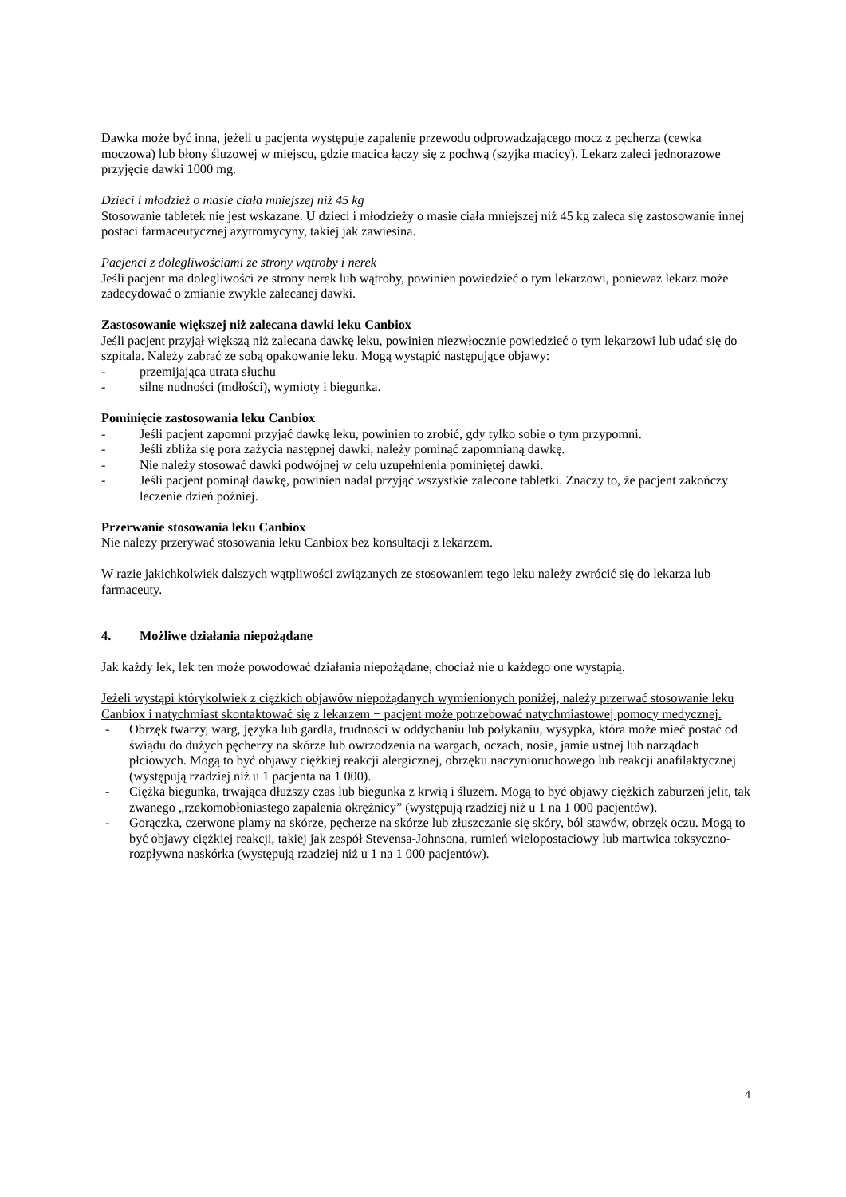Dawka może być inna, jeżeli u pacjenta występuje zapalenie przewodu odprowadzającego mocz z pęcherza (cewka moczowa) lub błony śluzowej w miejscu, gdzie macica łączy się z pochwą (szyjka macicy). Lekarz zaleci jednorazowe przyjęcie dawki 1000 mg.
Dzieci i młodzież o masie ciała mniejszej niż 45 kg
Stosowanie tabletek nie jest wskazane. U dzieci i młodzieży o masie ciała mniejszej niż 45 kg zaleca się zastosowanie innej postaci farmaceutycznej azytromycyny, takiej jak zawiesina.
Pacjenci z dolegliwościami ze strony wątroby i nerek
Jeśli pacjent ma dolegliwości ze strony nerek lub wątroby, powinien powiedzieć o tym lekarzowi, ponieważ lekarz może zadecydować o zmianie zwykle zalecanej dawki.
Zastosowanie większej niż zalecana dawki leku Canbiox
Jeśli pacjent przyjął większą niż zalecana dawkę leku, powinien niezwłocznie powiedzieć o tym lekarzowi lub udać się do szpitala. Należy zabrać ze sobą opakowanie leku. Mogą wystąpić następujące objawy:
- przemijająca utrata słuchu
- silne nudności (mdłości), wymioty i biegunka.
Pominięcie zastosowania leku Canbiox
- Jeśli pacjent zapomni przyjąć dawkę leku, powinien to zrobić, gdy tylko sobie o tym przypomni.
- Jeśli zbliża się pora zażycia następnej dawki, należy pominąć zapomnianą dawkę.
- Nie należy stosować dawki podwójnej w celu uzupełnienia pominiętej dawki.
- Jeśli pacjent pominął dawkę, powinien nadal przyjąć wszystkie zalecone tabletki. Znaczy to, że pacjent zakończy leczenie dzień później.
Przerwanie stosowania leku Canbiox
Nie należy przerywać stosowania leku Canbiox bez konsultacji z lekarzem.
W razie jakichkolwiek dalszych wątpliwości związanych ze stosowaniem tego leku należy zwrócić się do lekarza lub farmaceuty.
4. Możliwe działania niepożądane
Jak każdy lek, lek ten może powodować działania niepożądane, chociaż nie u każdego one wystąpią.
Jeżeli wystąpi którykolwiek z ciężkich objawów niepożądanych wymienionych poniżej, należy przerwać stosowanie leku Canbiox i natychmiast skontaktować się z lekarzem − pacjent może potrzebować natychmiastowej pomocy medycznej.
- Obrzęk twarzy, warg, języka lub gardła, trudności w oddychaniu lub połykaniu, wysypka, która może mieć postać od świądu do dużych pęcherzy na skórze lub owrzodzenia na wargach, oczach, nosie, jamie ustnej lub narządach płciowych. Mogą to być objawy ciężkiej reakcji alergicznej, obrzęku naczynioruchowego lub reakcji anafilaktycznej (występują rzadziej niż u 1 pacjenta na 1 000).
- Ciężka biegunka, trwająca dłuższy czas lub biegunka z krwią i śluzem. Mogą to być objawy ciężkich zaburzeń jelit, tak zwanego „rzekomobłoniastego zapalenia okrężnicy” (występują rzadziej niż u 1 na 1 000 pacjentów).
- Gorączka, czerwone plamy na skórze, pęcherze na skórze lub złuszczanie się skóry, ból stawów, obrzęk oczu. Mogą to być objawy ciężkiej reakcji, takiej jak zespół Stevensa-Johnsona, rumień wielopostaciowy lub martwica toksyczno-rozpływna naskórka (występują rzadziej niż u 1 na 1 000 pacjentów).
4